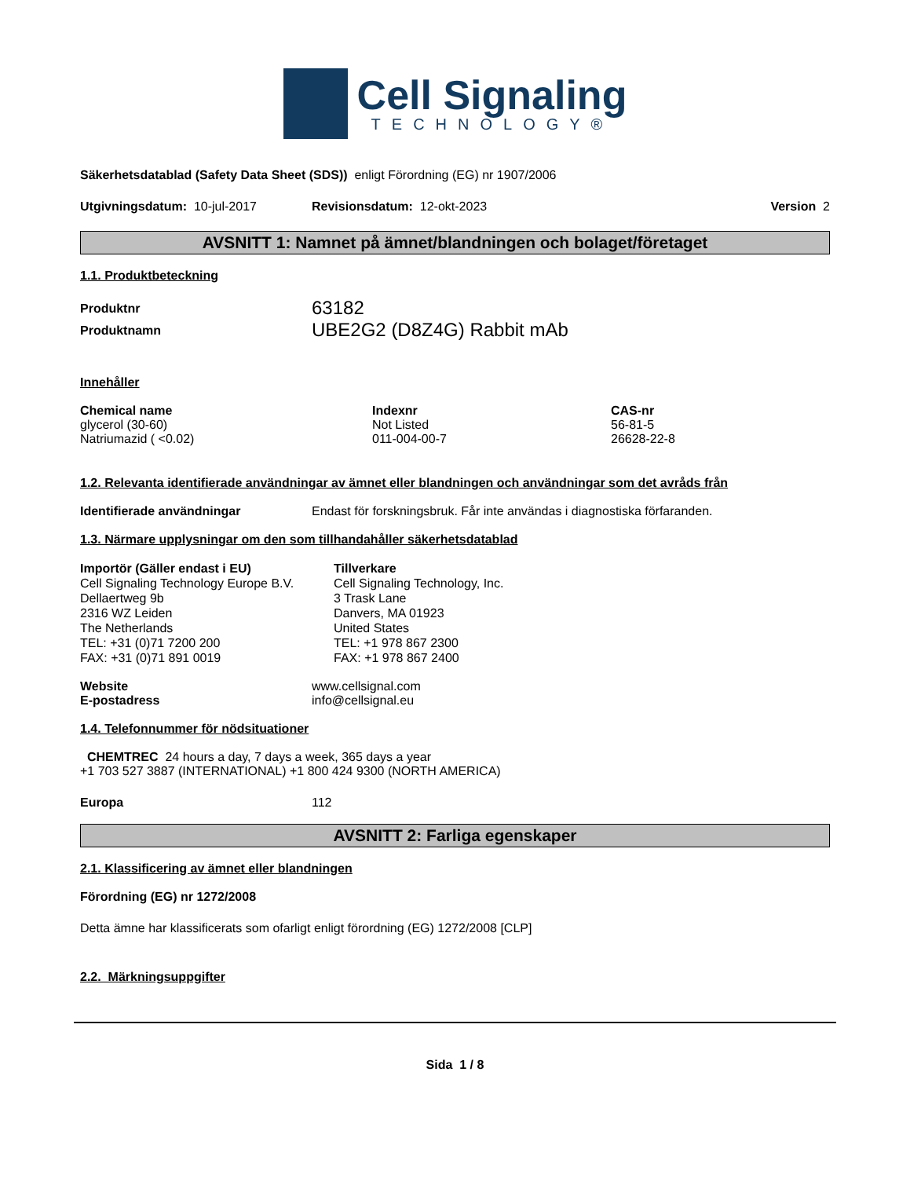Cell Signaling
TECHNOLOGY®
Säkerhetsdatablad (Safety Data Sheet (SDS)) enligt Förordning (EG) nr 1907/2006
Utgivningsdatum: 10-jul-2017 Revisionsdatum: 12-okt-2023 Version 2
AVSNITT 1: Namnet på ämnet/blandningen och bolaget/företaget
1.1. Produktbeteckning
| Produktnr | 63182 |
| Produktnamn | UBE2G2 (D8Z4G) Rabbit mAb |
Innehåller
| Chemical name | Indexnr | CAS-nr |
| --- | --- | --- |
| glycerol (30-60) | Not Listed | 56-81-5 |
| Natriumazid ( <0.02) | 011-004-00-7 | 26628-22-8 |
1.2. Relevanta identifierade användningar av ämnet eller blandningen och användningar som det avråds från
Identifierade användningar Endast för forskningsbruk. Får inte användas i diagnostiska förfaranden.
1.3. Närmare upplysningar om den som tillhandahåller säkerhetsdatablad
Importör (Gäller endast i EU)
Cell Signaling Technology Europe B.V.
Dellaertweg 9b
2316 WZ Leiden
The Netherlands
TEL: +31 (0)71 7200 200
FAX: +31 (0)71 891 0019
Tillverkare
Cell Signaling Technology, Inc.
3 Trask Lane
Danvers, MA 01923
United States
TEL: +1 978 867 2300
FAX: +1 978 867 2400
| Website | www.cellsignal.com |
| E-postadress | info@cellsignal.eu |
1.4. Telefonnummer för nödsituationer
CHEMTREC 24 hours a day, 7 days a week, 365 days a year
+1 703 527 3887 (INTERNATIONAL) +1 800 424 9300 (NORTH AMERICA)
Europa 112
AVSNITT 2: Farliga egenskaper
2.1. Klassificering av ämnet eller blandningen
Förordning (EG) nr 1272/2008
Detta ämne har klassificerats som ofarligt enligt förordning (EG) 1272/2008 [CLP]
2.2. Märkningsuppgifter
Sida 1 / 8